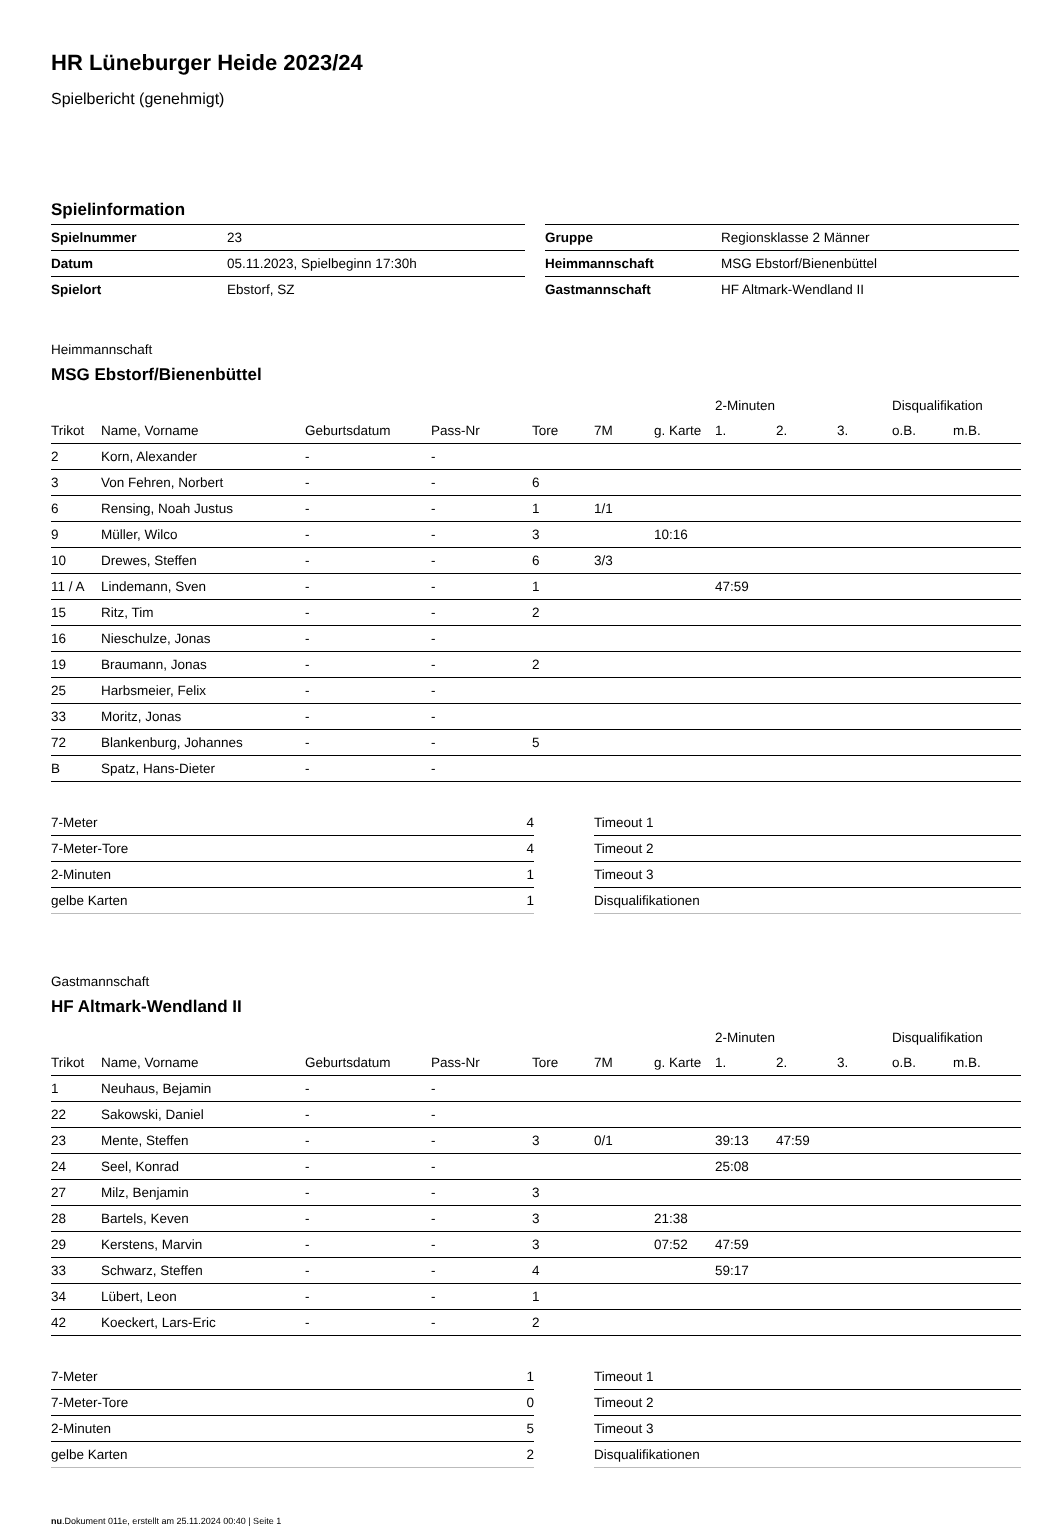HR Lüneburger Heide 2023/24
Spielbericht (genehmigt)
Spielinformation
| Spielnummer | 23 |
| Datum | 05.11.2023, Spielbeginn 17:30h |
| Spielort | Ebstorf, SZ |
| Gruppe | Regionsklasse 2 Männer |
| Heimmannschaft | MSG Ebstorf/Bienenbüttel |
| Gastmannschaft | HF Altmark-Wendland II |
Heimmannschaft
MSG Ebstorf/Bienenbüttel
| | | | | | | | 2-Minuten | | | Disqualifikation | |
| Trikot | Name, Vorname | Geburtsdatum | Pass-Nr | Tore | 7M | g. Karte | 1. | 2. | 3. | o.B. | m.B. |
| 2 | Korn, Alexander | - | - | | | | | | | | |
| 3 | Von Fehren, Norbert | - | - | 6 | | | | | | | |
| 6 | Rensing, Noah Justus | - | - | 1 | 1/1 | | | | | | |
| 9 | Müller, Wilco | - | - | 3 | | 10:16 | | | | | |
| 10 | Drewes, Steffen | - | - | 6 | 3/3 | | | | | | |
| 11 / A | Lindemann, Sven | - | - | 1 | | | 47:59 | | | | |
| 15 | Ritz, Tim | - | - | 2 | | | | | | | |
| 16 | Nieschulze, Jonas | - | - | | | | | | | | |
| 19 | Braumann, Jonas | - | - | 2 | | | | | | | |
| 25 | Harbsmeier, Felix | - | - | | | | | | | | |
| 33 | Moritz, Jonas | - | - | | | | | | | | |
| 72 | Blankenburg, Johannes | - | - | 5 | | | | | | | |
| B | Spatz, Hans-Dieter | - | - | | | | | | | | |
| 7-Meter | 4 |
| 7-Meter-Tore | 4 |
| 2-Minuten | 1 |
| gelbe Karten | 1 |
| Timeout 1 |
| Timeout 2 |
| Timeout 3 |
| Disqualifikationen |
Gastmannschaft
HF Altmark-Wendland II
| | | | | | | | 2-Minuten | | | Disqualifikation | |
| Trikot | Name, Vorname | Geburtsdatum | Pass-Nr | Tore | 7M | g. Karte | 1. | 2. | 3. | o.B. | m.B. |
| 1 | Neuhaus, Bejamin | - | - | | | | | | | | |
| 22 | Sakowski, Daniel | - | - | | | | | | | | |
| 23 | Mente, Steffen | - | - | 3 | 0/1 | | 39:13 | 47:59 | | | |
| 24 | Seel, Konrad | - | - | | | | 25:08 | | | | |
| 27 | Milz, Benjamin | - | - | 3 | | | | | | | |
| 28 | Bartels, Keven | - | - | 3 | | 21:38 | | | | | |
| 29 | Kerstens, Marvin | - | - | 3 | | 07:52 | 47:59 | | | | |
| 33 | Schwarz, Steffen | - | - | 4 | | | 59:17 | | | | |
| 34 | Lübert, Leon | - | - | 1 | | | | | | | |
| 42 | Koeckert, Lars-Eric | - | - | 2 | | | | | | | |
| 7-Meter | 1 |
| 7-Meter-Tore | 0 |
| 2-Minuten | 5 |
| gelbe Karten | 2 |
| Timeout 1 |
| Timeout 2 |
| Timeout 3 |
| Disqualifikationen |
nu.Dokument 011e, erstellt am 25.11.2024 00:40 | Seite 1